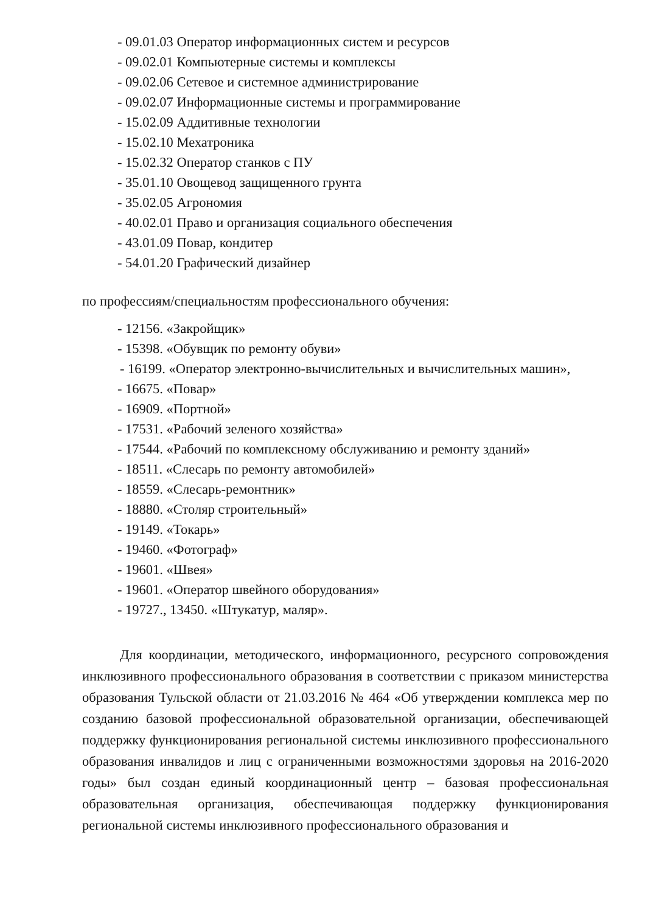- 09.01.03 Оператор информационных систем и ресурсов
- 09.02.01 Компьютерные системы и комплексы
- 09.02.06 Сетевое и системное администрирование
- 09.02.07 Информационные системы и программирование
- 15.02.09 Аддитивные технологии
- 15.02.10 Мехатроника
- 15.02.32 Оператор станков с ПУ
- 35.01.10 Овощевод защищенного грунта
- 35.02.05 Агрономия
- 40.02.01 Право и организация социального обеспечения
- 43.01.09 Повар, кондитер
- 54.01.20 Графический дизайнер
по профессиям/специальностям профессионального обучения:
- 12156. «Закройщик»
- 15398. «Обувщик по ремонту обуви»
- 16199. «Оператор электронно-вычислительных и вычислительных машин»,
- 16675. «Повар»
- 16909. «Портной»
- 17531. «Рабочий зеленого хозяйства»
- 17544. «Рабочий по комплексному обслуживанию и ремонту зданий»
- 18511. «Слесарь по ремонту автомобилей»
- 18559. «Слесарь-ремонтник»
- 18880. «Столяр строительный»
- 19149. «Токарь»
- 19460. «Фотограф»
- 19601. «Швея»
- 19601. «Оператор швейного оборудования»
- 19727., 13450. «Штукатур, маляр».
Для координации, методического, информационного, ресурсного сопровождения инклюзивного профессионального образования в соответствии с приказом министерства образования Тульской области от 21.03.2016 № 464 «Об утверждении комплекса мер по созданию базовой профессиональной образовательной организации, обеспечивающей поддержку функционирования региональной системы инклюзивного профессионального образования инвалидов и лиц с ограниченными возможностями здоровья на 2016-2020 годы» был создан единый координационный центр – базовая профессиональная образовательная организация, обеспечивающая поддержку функционирования региональной системы инклюзивного профессионального образования и